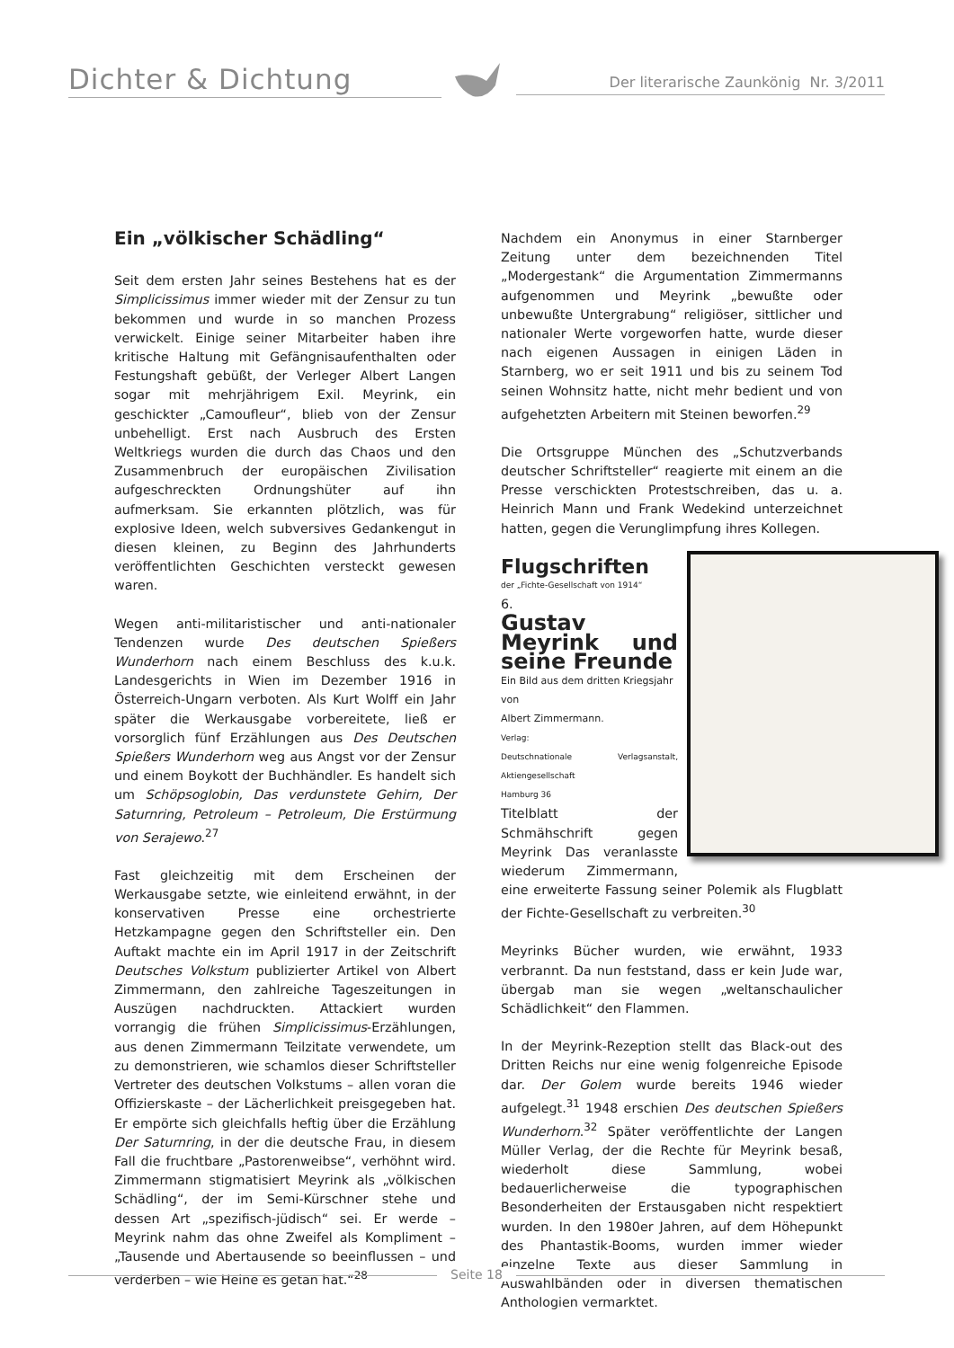Dichter & Dichtung Der literarische Zaunkönig Nr. 3/2011
Ein „völkischer Schädling“
Seit dem ersten Jahr seines Bestehens hat es der Simplicissimus immer wieder mit der Zensur zu tun bekommen und wurde in so manchen Prozess verwickelt. Einige seiner Mitarbeiter haben ihre kritische Haltung mit Gefängnisaufenthalten oder Festungshaft gebüßt, der Verleger Albert Langen sogar mit mehrjährigem Exil. Meyrink, ein geschickter „Camoufleur“, blieb von der Zensur unbehelligt. Erst nach Ausbruch des Ersten Weltkriegs wurden die durch das Chaos und den Zusammenbruch der europäischen Zivilisation aufgeschreckten Ordnungshüter auf ihn aufmerksam. Sie erkannten plötzlich, was für explosive Ideen, welch subversives Gedankengut in diesen kleinen, zu Beginn des Jahrhunderts veröffentlichten Geschichten versteckt gewesen waren.
Wegen anti-militaristischer und anti-nationaler Tendenzen wurde Des deutschen Spießers Wunderhorn nach einem Beschluss des k.u.k. Landesgerichts in Wien im Dezember 1916 in Österreich-Ungarn verboten. Als Kurt Wolff ein Jahr später die Werkausgabe vorbereitete, ließ er vorsorglich fünf Erzählungen aus Des Deutschen Spießers Wunderhorn weg aus Angst vor der Zensur und einem Boykott der Buchhändler. Es handelt sich um Schöpsoglobin, Das verdunstete Gehirn, Der Saturnring, Petroleum – Petroleum, Die Erstürmung von Serajewo.<sup>27</sup>
Fast gleichzeitig mit dem Erscheinen der Werkausgabe setzte, wie einleitend erwähnt, in der konservativen Presse eine orchestrierte Hetzkampagne gegen den Schriftsteller ein. Den Auftakt machte ein im April 1917 in der Zeitschrift Deutsches Volkstum publizierter Artikel von Albert Zimmermann, den zahlreiche Tageszeitungen in Auszügen nachdruckten. Attackiert wurden vorrangig die frühen Simplicissimus-Erzählungen, aus denen Zimmermann Teilzitate verwendete, um zu demonstrieren, wie schamlos dieser Schriftsteller Vertreter des deutschen Volkstums – allen voran die Offizierskaste – der Lächerlichkeit preisgegeben hat. Er empörte sich gleichfalls heftig über die Erzählung Der Saturnring, in der die deutsche Frau, in diesem Fall die fruchtbare „Pastorenweibse“, verhöhnt wird. Zimmermann stigmatisiert Meyrink als „völkischen Schädling“, der im Semi-Kürschner stehe und dessen Art „spezifisch-jüdisch“ sei. Er werde – Meyrink nahm das ohne Zweifel als Kompliment – „Tausende und Abertausende so beeinflussen – und verderben – wie Heine es getan hat.“<sup>28</sup>
Nachdem ein Anonymus in einer Starnberger Zeitung unter dem bezeichnenden Titel „Modergestank“ die Argumentation Zimmermanns aufgenommen und Meyrink „bewußte oder unbewußte Untergrabung“ religiöser, sittlicher und nationaler Werte vorgeworfen hatte, wurde dieser nach eigenen Aussagen in einigen Läden in Starnberg, wo er seit 1911 und bis zu seinem Tod seinen Wohnsitz hatte, nicht mehr bedient und von aufgehetzten Arbeitern mit Steinen beworfen.<sup>29</sup>
Die Ortsgruppe München des „Schutzverbands deutscher Schriftsteller“ reagierte mit einem an die Presse verschickten Protestschreiben, das u. a. Heinrich Mann und Frank Wedekind unterzeichnet hatten, gegen die Verunglimpfung ihres Kollegen.
Flugschriften
der „Fichte-Gesellschaft von 1914“
6.
Gustav Meyrink und seine Freunde
Ein Bild aus dem dritten Kriegsjahr
von
Albert Zimmermann.
Verlag:
Deutschnationale Verlagsanstalt, Aktiengesellschaft
Hamburg 36
Titelblatt der Schmähschrift gegen Meyrink Das veranlasste wiederum Zimmermann, eine erweiterte Fassung seiner Polemik als Flugblatt der Fichte-Gesellschaft zu verbreiten.<sup>30</sup>
Meyrinks Bücher wurden, wie erwähnt, 1933 verbrannt. Da nun feststand, dass er kein Jude war, übergab man sie wegen „weltanschaulicher Schädlichkeit“ den Flammen.
In der Meyrink-Rezeption stellt das Black-out des Dritten Reichs nur eine wenig folgenreiche Episode dar. Der Golem wurde bereits 1946 wieder aufgelegt.<sup>31</sup> 1948 erschien Des deutschen Spießers Wunderhorn.<sup>32</sup> Später veröffentlichte der Langen Müller Verlag, der die Rechte für Meyrink besaß, wiederholt diese Sammlung, wobei bedauerlicherweise die typographischen Besonderheiten der Erstausgaben nicht respektiert wurden. In den 1980er Jahren, auf dem Höhepunkt des Phantastik-Booms, wurden immer wieder einzelne Texte aus dieser Sammlung in Auswahlbänden oder in diversen thematischen Anthologien vermarktet.
Seite 18